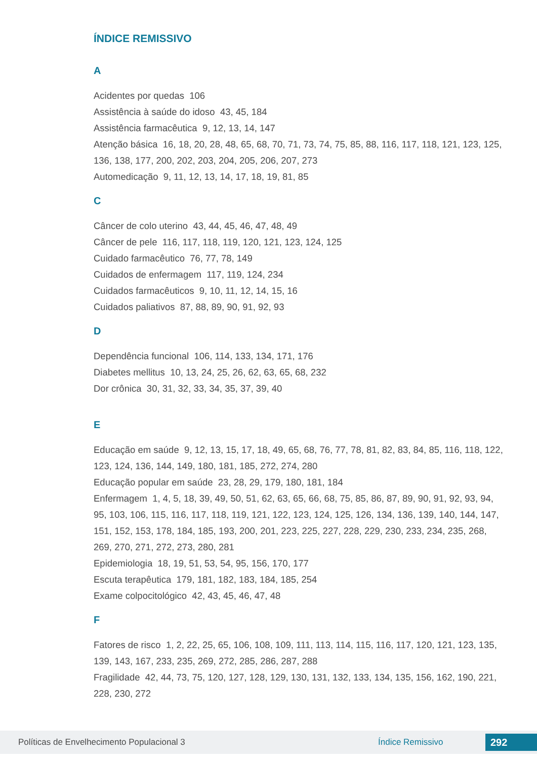ÍNDICE REMISSIVO
A
Acidentes por quedas 106
Assistência à saúde do idoso 43, 45, 184
Assistência farmacêutica 9, 12, 13, 14, 147
Atenção básica 16, 18, 20, 28, 48, 65, 68, 70, 71, 73, 74, 75, 85, 88, 116, 117, 118, 121, 123, 125, 136, 138, 177, 200, 202, 203, 204, 205, 206, 207, 273
Automedicação 9, 11, 12, 13, 14, 17, 18, 19, 81, 85
C
Câncer de colo uterino 43, 44, 45, 46, 47, 48, 49
Câncer de pele 116, 117, 118, 119, 120, 121, 123, 124, 125
Cuidado farmacêutico 76, 77, 78, 149
Cuidados de enfermagem 117, 119, 124, 234
Cuidados farmacêuticos 9, 10, 11, 12, 14, 15, 16
Cuidados paliativos 87, 88, 89, 90, 91, 92, 93
D
Dependência funcional 106, 114, 133, 134, 171, 176
Diabetes mellitus 10, 13, 24, 25, 26, 62, 63, 65, 68, 232
Dor crônica 30, 31, 32, 33, 34, 35, 37, 39, 40
E
Educação em saúde 9, 12, 13, 15, 17, 18, 49, 65, 68, 76, 77, 78, 81, 82, 83, 84, 85, 116, 118, 122, 123, 124, 136, 144, 149, 180, 181, 185, 272, 274, 280
Educação popular em saúde 23, 28, 29, 179, 180, 181, 184
Enfermagem 1, 4, 5, 18, 39, 49, 50, 51, 62, 63, 65, 66, 68, 75, 85, 86, 87, 89, 90, 91, 92, 93, 94, 95, 103, 106, 115, 116, 117, 118, 119, 121, 122, 123, 124, 125, 126, 134, 136, 139, 140, 144, 147, 151, 152, 153, 178, 184, 185, 193, 200, 201, 223, 225, 227, 228, 229, 230, 233, 234, 235, 268, 269, 270, 271, 272, 273, 280, 281
Epidemiologia 18, 19, 51, 53, 54, 95, 156, 170, 177
Escuta terapêutica 179, 181, 182, 183, 184, 185, 254
Exame colpocitológico 42, 43, 45, 46, 47, 48
F
Fatores de risco 1, 2, 22, 25, 65, 106, 108, 109, 111, 113, 114, 115, 116, 117, 120, 121, 123, 135, 139, 143, 167, 233, 235, 269, 272, 285, 286, 287, 288
Fragilidade 42, 44, 73, 75, 120, 127, 128, 129, 130, 131, 132, 133, 134, 135, 156, 162, 190, 221, 228, 230, 272
Políticas de Envelhecimento Populacional 3 Índice Remissivo 292